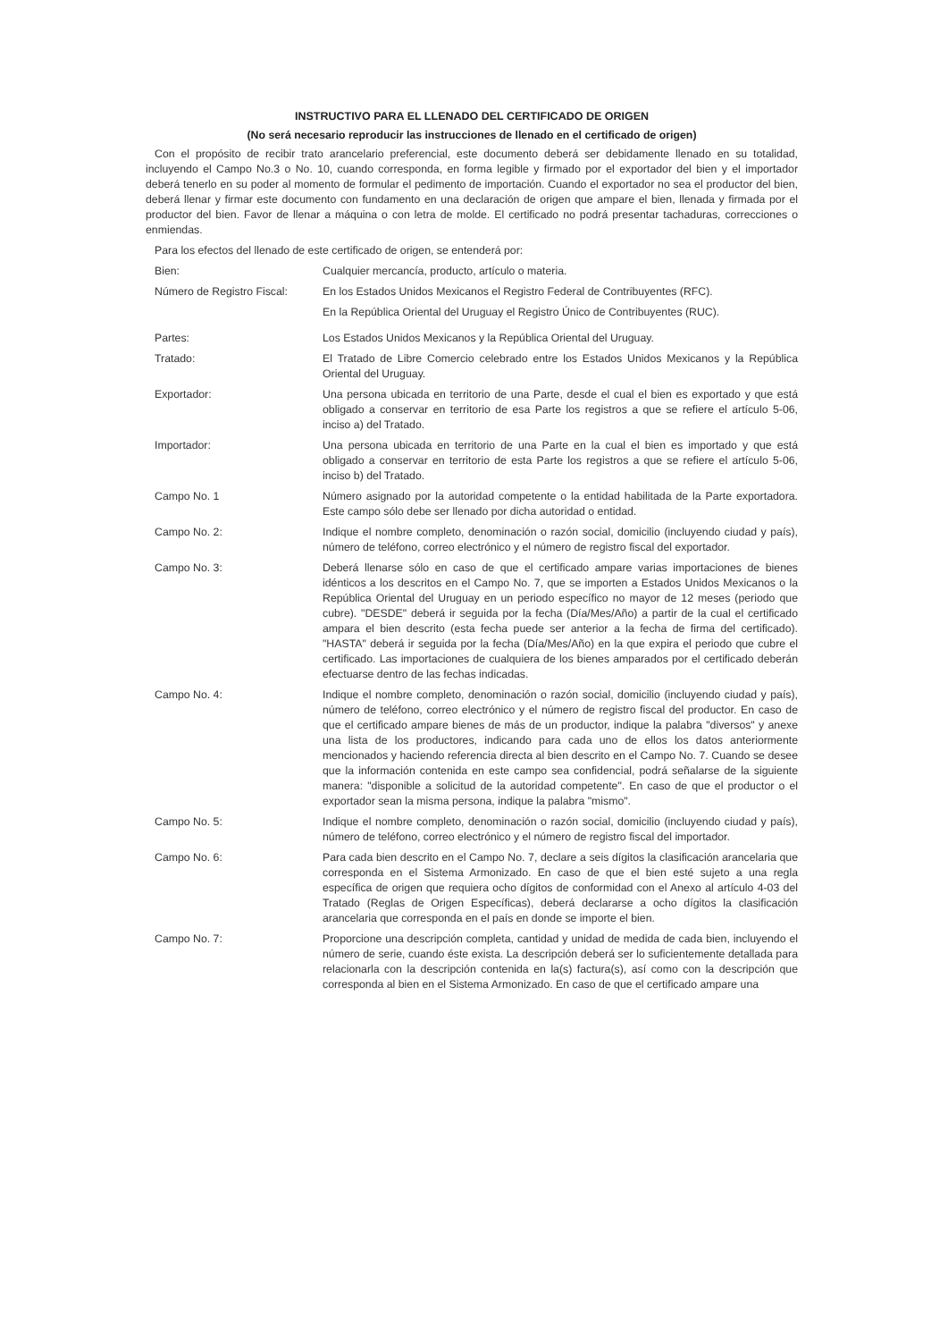INSTRUCTIVO PARA EL LLENADO DEL CERTIFICADO DE ORIGEN
(No será necesario reproducir las instrucciones de llenado en el certificado de origen)
Con el propósito de recibir trato arancelario preferencial, este documento deberá ser debidamente llenado en su totalidad, incluyendo el Campo No.3 o No. 10, cuando corresponda, en forma legible y firmado por el exportador del bien y el importador deberá tenerlo en su poder al momento de formular el pedimento de importación. Cuando el exportador no sea el productor del bien, deberá llenar y firmar este documento con fundamento en una declaración de origen que ampare el bien, llenada y firmada por el productor del bien. Favor de llenar a máquina o con letra de molde. El certificado no podrá presentar tachaduras, correcciones o enmiendas.
Para los efectos del llenado de este certificado de origen, se entenderá por:
Bien: Cualquier mercancía, producto, artículo o materia.
Número de Registro Fiscal:
En los Estados Unidos Mexicanos el Registro Federal de Contribuyentes (RFC).
En la República Oriental del Uruguay el Registro Único de Contribuyentes (RUC).
Partes: Los Estados Unidos Mexicanos y la República Oriental del Uruguay.
Tratado: El Tratado de Libre Comercio celebrado entre los Estados Unidos Mexicanos y la República Oriental del Uruguay.
Exportador: Una persona ubicada en territorio de una Parte, desde el cual el bien es exportado y que está obligado a conservar en territorio de esa Parte los registros a que se refiere el artículo 5-06, inciso a) del Tratado.
Importador: Una persona ubicada en territorio de una Parte en la cual el bien es importado y que está obligado a conservar en territorio de esta Parte los registros a que se refiere el artículo 5-06, inciso b) del Tratado.
Campo No. 1 Número asignado por la autoridad competente o la entidad habilitada de la Parte exportadora. Este campo sólo debe ser llenado por dicha autoridad o entidad.
Campo No. 2: Indique el nombre completo, denominación o razón social, domicilio (incluyendo ciudad y país), número de teléfono, correo electrónico y el número de registro fiscal del exportador.
Campo No. 3: Deberá llenarse sólo en caso de que el certificado ampare varias importaciones de bienes idénticos a los descritos en el Campo No. 7, que se importen a Estados Unidos Mexicanos o la República Oriental del Uruguay en un periodo específico no mayor de 12 meses (periodo que cubre). "DESDE" deberá ir seguida por la fecha (Día/Mes/Año) a partir de la cual el certificado ampara el bien descrito (esta fecha puede ser anterior a la fecha de firma del certificado). "HASTA" deberá ir seguida por la fecha (Día/Mes/Año) en la que expira el periodo que cubre el certificado. Las importaciones de cualquiera de los bienes amparados por el certificado deberán efectuarse dentro de las fechas indicadas.
Campo No. 4: Indique el nombre completo, denominación o razón social, domicilio (incluyendo ciudad y país), número de teléfono, correo electrónico y el número de registro fiscal del productor. En caso de que el certificado ampare bienes de más de un productor, indique la palabra "diversos" y anexe una lista de los productores, indicando para cada uno de ellos los datos anteriormente mencionados y haciendo referencia directa al bien descrito en el Campo No. 7. Cuando se desee que la información contenida en este campo sea confidencial, podrá señalarse de la siguiente manera: "disponible a solicitud de la autoridad competente". En caso de que el productor o el exportador sean la misma persona, indique la palabra "mismo".
Campo No. 5: Indique el nombre completo, denominación o razón social, domicilio (incluyendo ciudad y país), número de teléfono, correo electrónico y el número de registro fiscal del importador.
Campo No. 6: Para cada bien descrito en el Campo No. 7, declare a seis dígitos la clasificación arancelaria que corresponda en el Sistema Armonizado. En caso de que el bien esté sujeto a una regla específica de origen que requiera ocho dígitos de conformidad con el Anexo al artículo 4-03 del Tratado (Reglas de Origen Específicas), deberá declararse a ocho dígitos la clasificación arancelaria que corresponda en el país en donde se importe el bien.
Campo No. 7: Proporcione una descripción completa, cantidad y unidad de medida de cada bien, incluyendo el número de serie, cuando éste exista. La descripción deberá ser lo suficientemente detallada para relacionarla con la descripción contenida en la(s) factura(s), así como con la descripción que corresponda al bien en el Sistema Armonizado. En caso de que el certificado ampare una